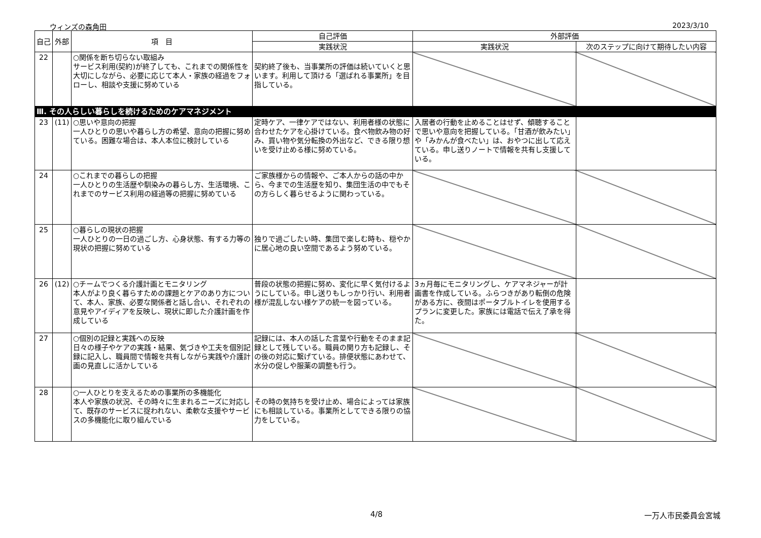ウィンズの森角田 2023/3/10
| 自己 | 外部 | 項 目 | 自己評価 | 外部評価 | |
| --- | --- | --- | --- | --- | --- |
| | | | 実践状況 | 実践状況 | 次のステップに向けて期待したい内容 |
| 22 | | ○関係を断ち切らない取組み サービス利用(契約)が終了しても、これまでの関係性を大切にしながら、必要に応じて本人・家族の経過をフォローし、相談や支援に努めている | 契約終了後も、当事業所の評価は続いていくと思います。利用して頂ける「選ばれる事業所」を目指している。 | | |
| Ⅲ. その人らしい暮らしを続けるためのケアマネジメント | | | | | |
| 23 | (11) | ○思いや意向の把握 一人ひとりの思いや暮らし方の希望、意向の把握に努めている。困難な場合は、本人本位に検討している | 定時ケア、一律ケアではない、利用者様の状態に合わせたケアを心掛けている。食べ物飲み物の好み、買い物や気分転換の外出など、できる限り想いを受け止める様に努めている。 | 入居者の行動を止めることはせず、傾聴することで思いや意向を把握している。「甘酒が飲みたい」や「みかんが食べたい」は、おやつに出して応えている。申し送りノートで情報を共有し支援している。 | |
| 24 | | ○これまでの暮らしの把握 一人ひとりの生活歴や馴染みの暮らし方、生活環境、これまでのサービス利用の経過等の把握に努めている | ご家族様からの情報や、ご本人からの話の中から、今までの生活歴を知り、集団生活の中でもその方らしく暮らせるように関わっている。 | | |
| 25 | | ○暮らしの現状の把握 一人ひとりの一日の過ごし方、心身状態、有する力等の現状の把握に努めている | 独りで過ごしたい時、集団で楽しむ時も、穏やかに居心地の良い空間であるよう努めている。 | | |
| 26 | (12) | ○チームでつくる介護計画とモニタリング 本人がより良く暮らすための課題とケアのあり方について、本人、家族、必要な関係者と話し合い、それぞれの意見やアイディアを反映し、現状に即した介護計画を作成している | 普段の状態の把握に努め、変化に早く気付けるようにしている。申し送りもしっかり行い、利用者様が混乱しない様ケアの統一を図っている。 | 3ヵ月毎にモニタリングし、ケアマネジャーが計画書を作成している。ふらつきがあり転倒の危険がある方に、夜間はポータブルトイレを使用するプランに変更した。家族には電話で伝え了承を得た。 | |
| 27 | | ○個別の記録と実践への反映 日々の様子やケアの実践・結果、気づきや工夫を個別記録に記入し、職員間で情報を共有しながら実践や介護計画の見直しに活かしている | 記録には、本人の話した言葉や行動をそのまま記録として残している。職員の関り方も記録し、その後の対応に繋げている。排便状態にあわせて、水分の促しや服薬の調整も行う。 | | |
| 28 | | ○一人ひとりを支えるための事業所の多機能化 本人や家族の状況、その時々に生まれるニーズに対応して、既存のサービスに捉われない、柔軟な支援やサービスの多機能化に取り組んでいる | その時の気持ちを受け止め、場合によっては家族にも相談している。事業所としてできる限りの協力をしている。 | | |
4/8 一万人市民委員会宮城